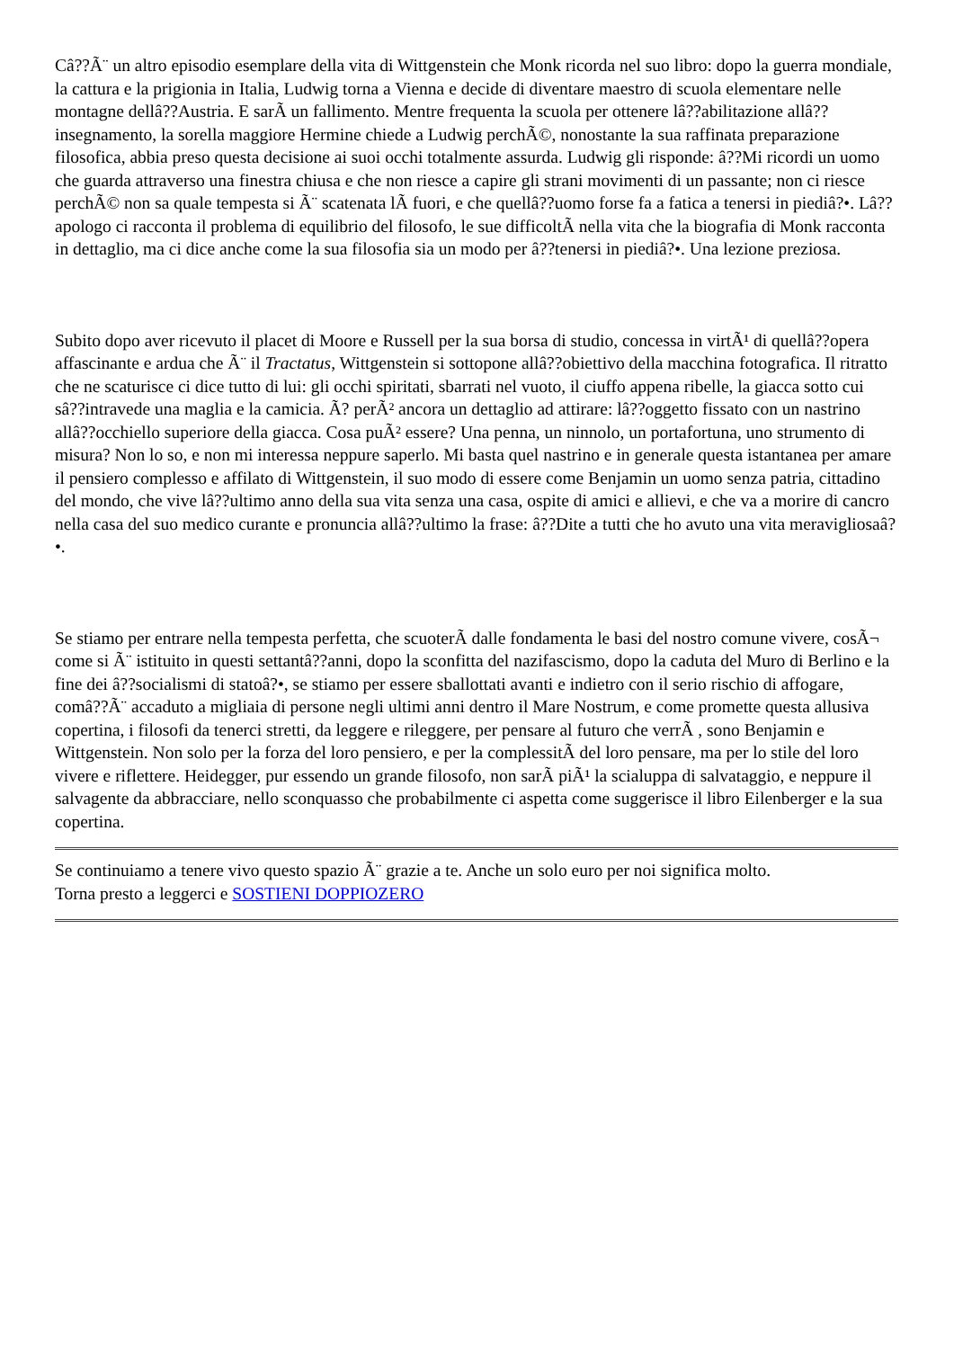Câ??Ã¨ un altro episodio esemplare della vita di Wittgenstein che Monk ricorda nel suo libro: dopo la guerra mondiale, la cattura e la prigionia in Italia, Ludwig torna a Vienna e decide di diventare maestro di scuola elementare nelle montagne dellâ??Austria. E sarÃ un fallimento. Mentre frequenta la scuola per ottenere lâ??abilitazione allâ??insegnamento, la sorella maggiore Hermine chiede a Ludwig perchÃ©, nonostante la sua raffinata preparazione filosofica, abbia preso questa decisione ai suoi occhi totalmente assurda. Ludwig gli risponde: â??Mi ricordi un uomo che guarda attraverso una finestra chiusa e che non riesce a capire gli strani movimenti di un passante; non ci riesce perchÃ© non sa quale tempesta si Ã¨ scatenata lÃ fuori, e che quellâ??uomo forse fa a fatica a tenersi in piediâ?•. Lâ??apologo ci racconta il problema di equilibrio del filosofo, le sue difficoltÃ nella vita che la biografia di Monk racconta in dettaglio, ma ci dice anche come la sua filosofia sia un modo per â??tenersi in piediâ?•. Una lezione preziosa.
Subito dopo aver ricevuto il placet di Moore e Russell per la sua borsa di studio, concessa in virtÃ¹ di quellâ??opera affascinante e ardua che Ã¨ il Tractatus, Wittgenstein si sottopone allâ??obiettivo della macchina fotografica. Il ritratto che ne scaturisce ci dice tutto di lui: gli occhi spiritati, sbarrati nel vuoto, il ciuffo appena ribelle, la giacca sotto cui sâ??intravede una maglia e la camicia. Ã? perÃ² ancora un dettaglio ad attirare: lâ??oggetto fissato con un nastrino allâ??occhiello superiore della giacca. Cosa puÃ² essere? Una penna, un ninnolo, un portafortuna, uno strumento di misura? Non lo so, e non mi interessa neppure saperlo. Mi basta quel nastrino e in generale questa istantanea per amare il pensiero complesso e affilato di Wittgenstein, il suo modo di essere come Benjamin un uomo senza patria, cittadino del mondo, che vive lâ??ultimo anno della sua vita senza una casa, ospite di amici e allievi, e che va a morire di cancro nella casa del suo medico curante e pronuncia allâ??ultimo la frase: â??Dite a tutti che ho avuto una vita meravigliosaâ?•.
Se stiamo per entrare nella tempesta perfetta, che scuoterÃ dalle fondamenta le basi del nostro comune vivere, cosÃ¬ come si Ã¨ istituito in questi settantâ??anni, dopo la sconfitta del nazifascismo, dopo la caduta del Muro di Berlino e la fine dei â??socialismi di statoâ?•, se stiamo per essere sballottati avanti e indietro con il serio rischio di affogare, comâ??Ã¨ accaduto a migliaia di persone negli ultimi anni dentro il Mare Nostrum, e come promette questa allusiva copertina, i filosofi da tenerci stretti, da leggere e rileggere, per pensare al futuro che verrÃ , sono Benjamin e Wittgenstein. Non solo per la forza del loro pensiero, e per la complessitÃ del loro pensare, ma per lo stile del loro vivere e riflettere. Heidegger, pur essendo un grande filosofo, non sarÃ piÃ¹ la scialuppa di salvataggio, e neppure il salvagente da abbracciare, nello sconquasso che probabilmente ci aspetta come suggerisce il libro Eilenberger e la sua copertina.
Se continuiamo a tenere vivo questo spazio Ã¨ grazie a te. Anche un solo euro per noi significa molto.
Torna presto a leggerci e SOSTIENI DOPPIOZERO